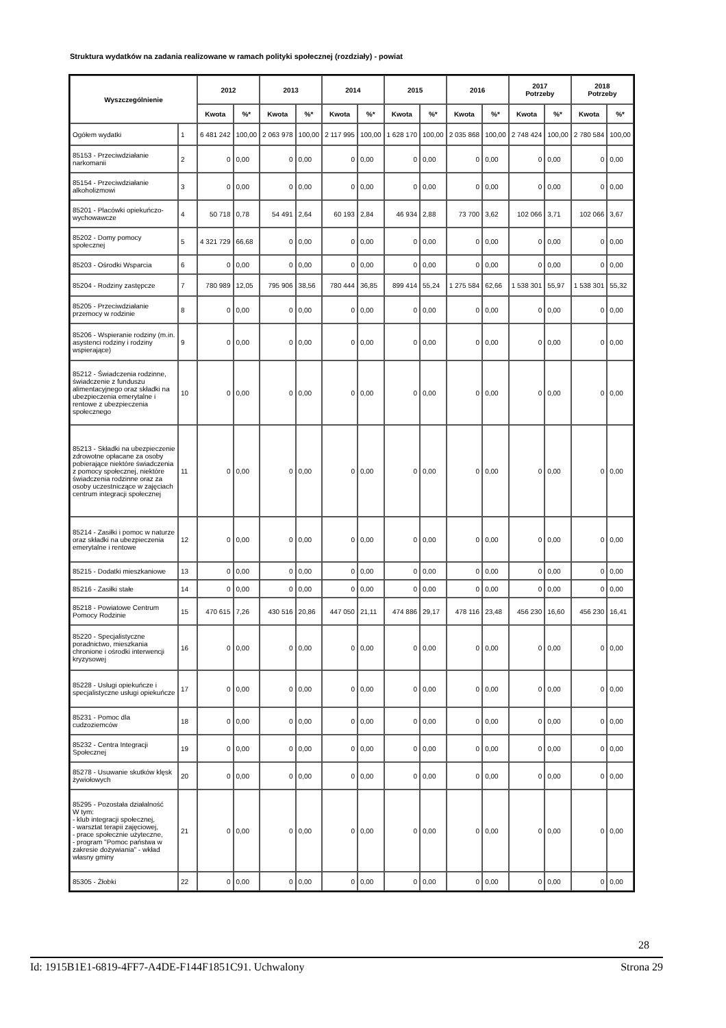Struktura wydatków na zadania realizowane w ramach polityki społecznej (rozdziały) - powiat
| Wyszczególnienie | | 2012 | | 2013 | | 2014 | | 2015 | | 2016 | | 2017 Potrzeby | | 2018 Potrzeby | |
| --- | --- | --- | --- | --- | --- | --- | --- | --- | --- | --- | --- | --- | --- | --- | --- |
| | | Kwota | %* | Kwota | %* | Kwota | %* | Kwota | %* | Kwota | %* | Kwota | %* | Kwota | %* |
| Ogółem wydatki | 1 | 6 481 242 | 100,00 | 2 063 978 | 100,00 | 2 117 995 | 100,00 | 1 628 170 | 100,00 | 2 035 868 | 100,00 | 2 748 424 | 100,00 | 2 780 584 | 100,00 |
| 85153 - Przeciwdziałanie narkomanii | 2 | 0 | 0,00 | 0 | 0,00 | 0 | 0,00 | 0 | 0,00 | 0 | 0,00 | 0 | 0,00 | 0 | 0,00 |
| 85154 - Przeciwdziałanie alkoholizmowi | 3 | 0 | 0,00 | 0 | 0,00 | 0 | 0,00 | 0 | 0,00 | 0 | 0,00 | 0 | 0,00 | 0 | 0,00 |
| 85201 - Placówki opiekuńczo-wychowawcze | 4 | 50 718 | 0,78 | 54 491 | 2,64 | 60 193 | 2,84 | 46 934 | 2,88 | 73 700 | 3,62 | 102 066 | 3,71 | 102 066 | 3,67 |
| 85202 - Domy pomocy społecznej | 5 | 4 321 729 | 66,68 | 0 | 0,00 | 0 | 0,00 | 0 | 0,00 | 0 | 0,00 | 0 | 0,00 | 0 | 0,00 |
| 85203 - Ośrodki Wsparcia | 6 | 0 | 0,00 | 0 | 0,00 | 0 | 0,00 | 0 | 0,00 | 0 | 0,00 | 0 | 0,00 | 0 | 0,00 |
| 85204 - Rodziny zastępcze | 7 | 780 989 | 12,05 | 795 906 | 38,56 | 780 444 | 36,85 | 899 414 | 55,24 | 1 275 584 | 62,66 | 1 538 301 | 55,97 | 1 538 301 | 55,32 |
| 85205 - Przeciwdziałanie przemocy w rodzinie | 8 | 0 | 0,00 | 0 | 0,00 | 0 | 0,00 | 0 | 0,00 | 0 | 0,00 | 0 | 0,00 | 0 | 0,00 |
| 85206 - Wspieranie rodziny (m.in. asystenci rodziny i rodziny wspierające) | 9 | 0 | 0,00 | 0 | 0,00 | 0 | 0,00 | 0 | 0,00 | 0 | 0,00 | 0 | 0,00 | 0 | 0,00 |
| 85212 - Świadczenia rodzinne, świadczenie z funduszu alimentacyjnego oraz składki na ubezpieczenia emerytalne i rentowe z ubezpieczenia społecznego | 10 | 0 | 0,00 | 0 | 0,00 | 0 | 0,00 | 0 | 0,00 | 0 | 0,00 | 0 | 0,00 | 0 | 0,00 |
| 85213 - Składki na ubezpieczenie zdrowotne opłacane za osoby pobierające niektóre świadczenia z pomocy społecznej, niektóre świadczenia rodzinne oraz za osoby uczestniczące w zajęciach centrum integracji społecznej | 11 | 0 | 0,00 | 0 | 0,00 | 0 | 0,00 | 0 | 0,00 | 0 | 0,00 | 0 | 0,00 | 0 | 0,00 |
| 85214 - Zasiłki i pomoc w naturze oraz składki na ubezpieczenia emerytalne i rentowe | 12 | 0 | 0,00 | 0 | 0,00 | 0 | 0,00 | 0 | 0,00 | 0 | 0,00 | 0 | 0,00 | 0 | 0,00 |
| 85215 - Dodatki mieszkaniowe | 13 | 0 | 0,00 | 0 | 0,00 | 0 | 0,00 | 0 | 0,00 | 0 | 0,00 | 0 | 0,00 | 0 | 0,00 |
| 85216 - Zasiłki stałe | 14 | 0 | 0,00 | 0 | 0,00 | 0 | 0,00 | 0 | 0,00 | 0 | 0,00 | 0 | 0,00 | 0 | 0,00 |
| 85218 - Powiatowe Centrum Pomocy Rodzinie | 15 | 470 615 | 7,26 | 430 516 | 20,86 | 447 050 | 21,11 | 474 886 | 29,17 | 478 116 | 23,48 | 456 230 | 16,60 | 456 230 | 16,41 |
| 85220 - Specjalistyczne poradnictwo, mieszkania chronione i ośrodki interwencji kryzysowej | 16 | 0 | 0,00 | 0 | 0,00 | 0 | 0,00 | 0 | 0,00 | 0 | 0,00 | 0 | 0,00 | 0 | 0,00 |
| 85228 - Usługi opiekuńcze i specjalistyczne usługi opiekuńcze | 17 | 0 | 0,00 | 0 | 0,00 | 0 | 0,00 | 0 | 0,00 | 0 | 0,00 | 0 | 0,00 | 0 | 0,00 |
| 85231 - Pomoc dla cudzoziemców | 18 | 0 | 0,00 | 0 | 0,00 | 0 | 0,00 | 0 | 0,00 | 0 | 0,00 | 0 | 0,00 | 0 | 0,00 |
| 85232 - Centra Integracji Społecznej | 19 | 0 | 0,00 | 0 | 0,00 | 0 | 0,00 | 0 | 0,00 | 0 | 0,00 | 0 | 0,00 | 0 | 0,00 |
| 85278 - Usuwanie skutków klęsk żywiołowych | 20 | 0 | 0,00 | 0 | 0,00 | 0 | 0,00 | 0 | 0,00 | 0 | 0,00 | 0 | 0,00 | 0 | 0,00 |
| 85295 - Pozostała działalność W tym: - klub integracji społecznej, - warsztat terapii zajęciowej, - prace społecznie użyteczne, - program "Pomoc państwa w zakresie dożywiania" - wkład własny gminy | 21 | 0 | 0,00 | 0 | 0,00 | 0 | 0,00 | 0 | 0,00 | 0 | 0,00 | 0 | 0,00 | 0 | 0,00 |
| 85305 - Żłobki | 22 | 0 | 0,00 | 0 | 0,00 | 0 | 0,00 | 0 | 0,00 | 0 | 0,00 | 0 | 0,00 | 0 | 0,00 |
28
Id: 1915B1E1-6819-4FF7-A4DE-F144F1851C91. Uchwalony Strona 29